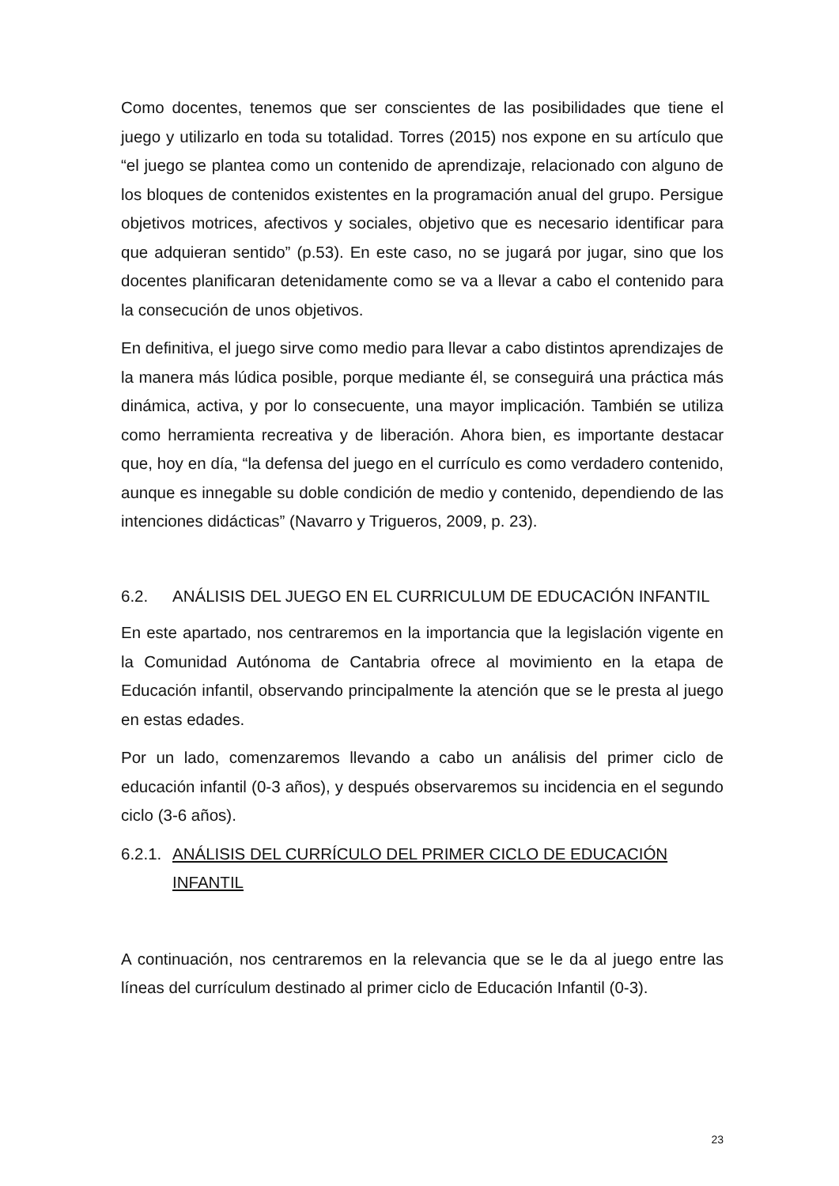Como docentes, tenemos que ser conscientes de las posibilidades que tiene el juego y utilizarlo en toda su totalidad. Torres (2015) nos expone en su artículo que “el juego se plantea como un contenido de aprendizaje, relacionado con alguno de los bloques de contenidos existentes en la programación anual del grupo. Persigue objetivos motrices, afectivos y sociales, objetivo que es necesario identificar para que adquieran sentido” (p.53). En este caso, no se jugará por jugar, sino que los docentes planificaran detenidamente como se va a llevar a cabo el contenido para la consecución de unos objetivos.
En definitiva, el juego sirve como medio para llevar a cabo distintos aprendizajes de la manera más lúdica posible, porque mediante él, se conseguirá una práctica más dinámica, activa, y por lo consecuente, una mayor implicación. También se utiliza como herramienta recreativa y de liberación. Ahora bien, es importante destacar que, hoy en día, “la defensa del juego en el currículo es como verdadero contenido, aunque es innegable su doble condición de medio y contenido, dependiendo de las intenciones didácticas” (Navarro y Trigueros, 2009, p. 23).
6.2. ANÁLISIS DEL JUEGO EN EL CURRICULUM DE EDUCACIÓN INFANTIL
En este apartado, nos centraremos en la importancia que la legislación vigente en la Comunidad Autónoma de Cantabria ofrece al movimiento en la etapa de Educación infantil, observando principalmente la atención que se le presta al juego en estas edades.
Por un lado, comenzaremos llevando a cabo un análisis del primer ciclo de educación infantil (0-3 años), y después observaremos su incidencia en el segundo ciclo (3-6 años).
6.2.1. ANÁLISIS DEL CURRÍCULO DEL PRIMER CICLO DE EDUCACIÓN INFANTIL
A continuación, nos centraremos en la relevancia que se le da al juego entre las líneas del currículum destinado al primer ciclo de Educación Infantil (0-3).
23